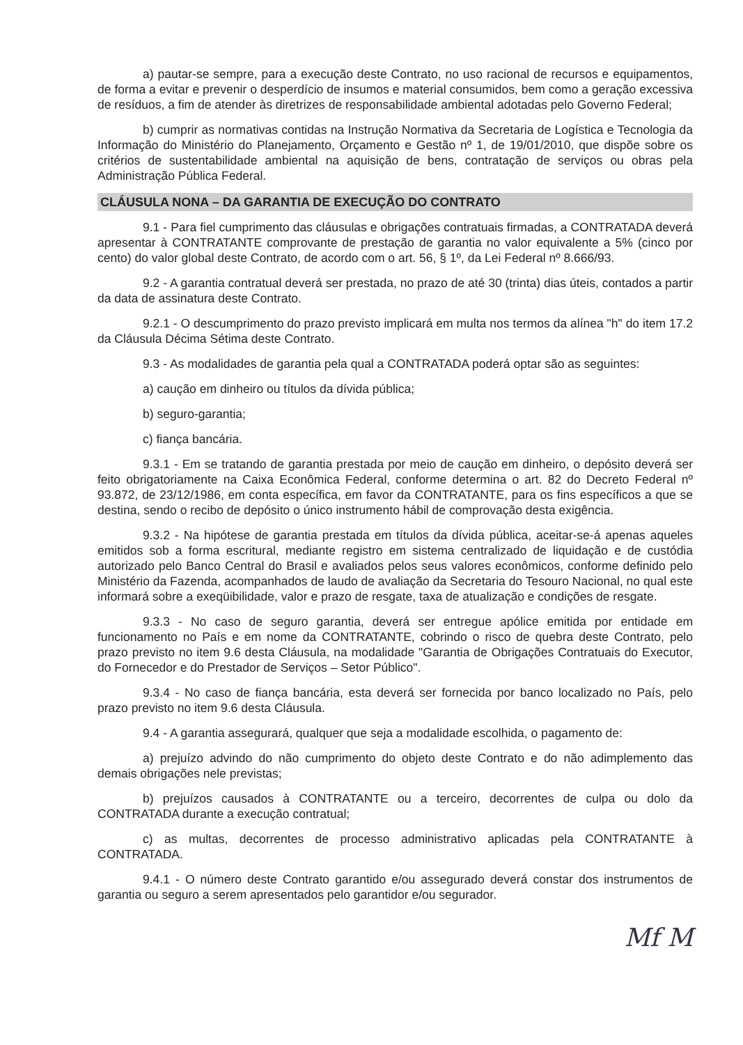a) pautar-se sempre, para a execução deste Contrato, no uso racional de recursos e equipamentos, de forma a evitar e prevenir o desperdício de insumos e material consumidos, bem como a geração excessiva de resíduos, a fim de atender às diretrizes de responsabilidade ambiental adotadas pelo Governo Federal;
b) cumprir as normativas contidas na Instrução Normativa da Secretaria de Logística e Tecnologia da Informação do Ministério do Planejamento, Orçamento e Gestão nº 1, de 19/01/2010, que dispõe sobre os critérios de sustentabilidade ambiental na aquisição de bens, contratação de serviços ou obras pela Administração Pública Federal.
CLÁUSULA NONA – DA GARANTIA DE EXECUÇÃO DO CONTRATO
9.1 - Para fiel cumprimento das cláusulas e obrigações contratuais firmadas, a CONTRATADA deverá apresentar à CONTRATANTE comprovante de prestação de garantia no valor equivalente a 5% (cinco por cento) do valor global deste Contrato, de acordo com o art. 56, § 1º, da Lei Federal nº 8.666/93.
9.2 - A garantia contratual deverá ser prestada, no prazo de até 30 (trinta) dias úteis, contados a partir da data de assinatura deste Contrato.
9.2.1 - O descumprimento do prazo previsto implicará em multa nos termos da alínea "h" do item 17.2 da Cláusula Décima Sétima deste Contrato.
9.3 - As modalidades de garantia pela qual a CONTRATADA poderá optar são as seguintes:
a) caução em dinheiro ou títulos da dívida pública;
b) seguro-garantia;
c) fiança bancária.
9.3.1 - Em se tratando de garantia prestada por meio de caução em dinheiro, o depósito deverá ser feito obrigatoriamente na Caixa Econômica Federal, conforme determina o art. 82 do Decreto Federal nº 93.872, de 23/12/1986, em conta específica, em favor da CONTRATANTE, para os fins específicos a que se destina, sendo o recibo de depósito o único instrumento hábil de comprovação desta exigência.
9.3.2 - Na hipótese de garantia prestada em títulos da dívida pública, aceitar-se-á apenas aqueles emitidos sob a forma escritural, mediante registro em sistema centralizado de liquidação e de custódia autorizado pelo Banco Central do Brasil e avaliados pelos seus valores econômicos, conforme definido pelo Ministério da Fazenda, acompanhados de laudo de avaliação da Secretaria do Tesouro Nacional, no qual este informará sobre a exeqüibilidade, valor e prazo de resgate, taxa de atualização e condições de resgate.
9.3.3 - No caso de seguro garantia, deverá ser entregue apólice emitida por entidade em funcionamento no País e em nome da CONTRATANTE, cobrindo o risco de quebra deste Contrato, pelo prazo previsto no item 9.6 desta Cláusula, na modalidade "Garantia de Obrigações Contratuais do Executor, do Fornecedor e do Prestador de Serviços – Setor Público".
9.3.4 - No caso de fiança bancária, esta deverá ser fornecida por banco localizado no País, pelo prazo previsto no item 9.6 desta Cláusula.
9.4 - A garantia assegurará, qualquer que seja a modalidade escolhida, o pagamento de:
a) prejuízo advindo do não cumprimento do objeto deste Contrato e do não adimplemento das demais obrigações nele previstas;
b) prejuízos causados à CONTRATANTE ou a terceiro, decorrentes de culpa ou dolo da CONTRATADA durante a execução contratual;
c) as multas, decorrentes de processo administrativo aplicadas pela CONTRATANTE à CONTRATADA.
9.4.1 - O número deste Contrato garantido e/ou assegurado deverá constar dos instrumentos de garantia ou seguro a serem apresentados pelo garantidor e/ou segurador.
Mf M